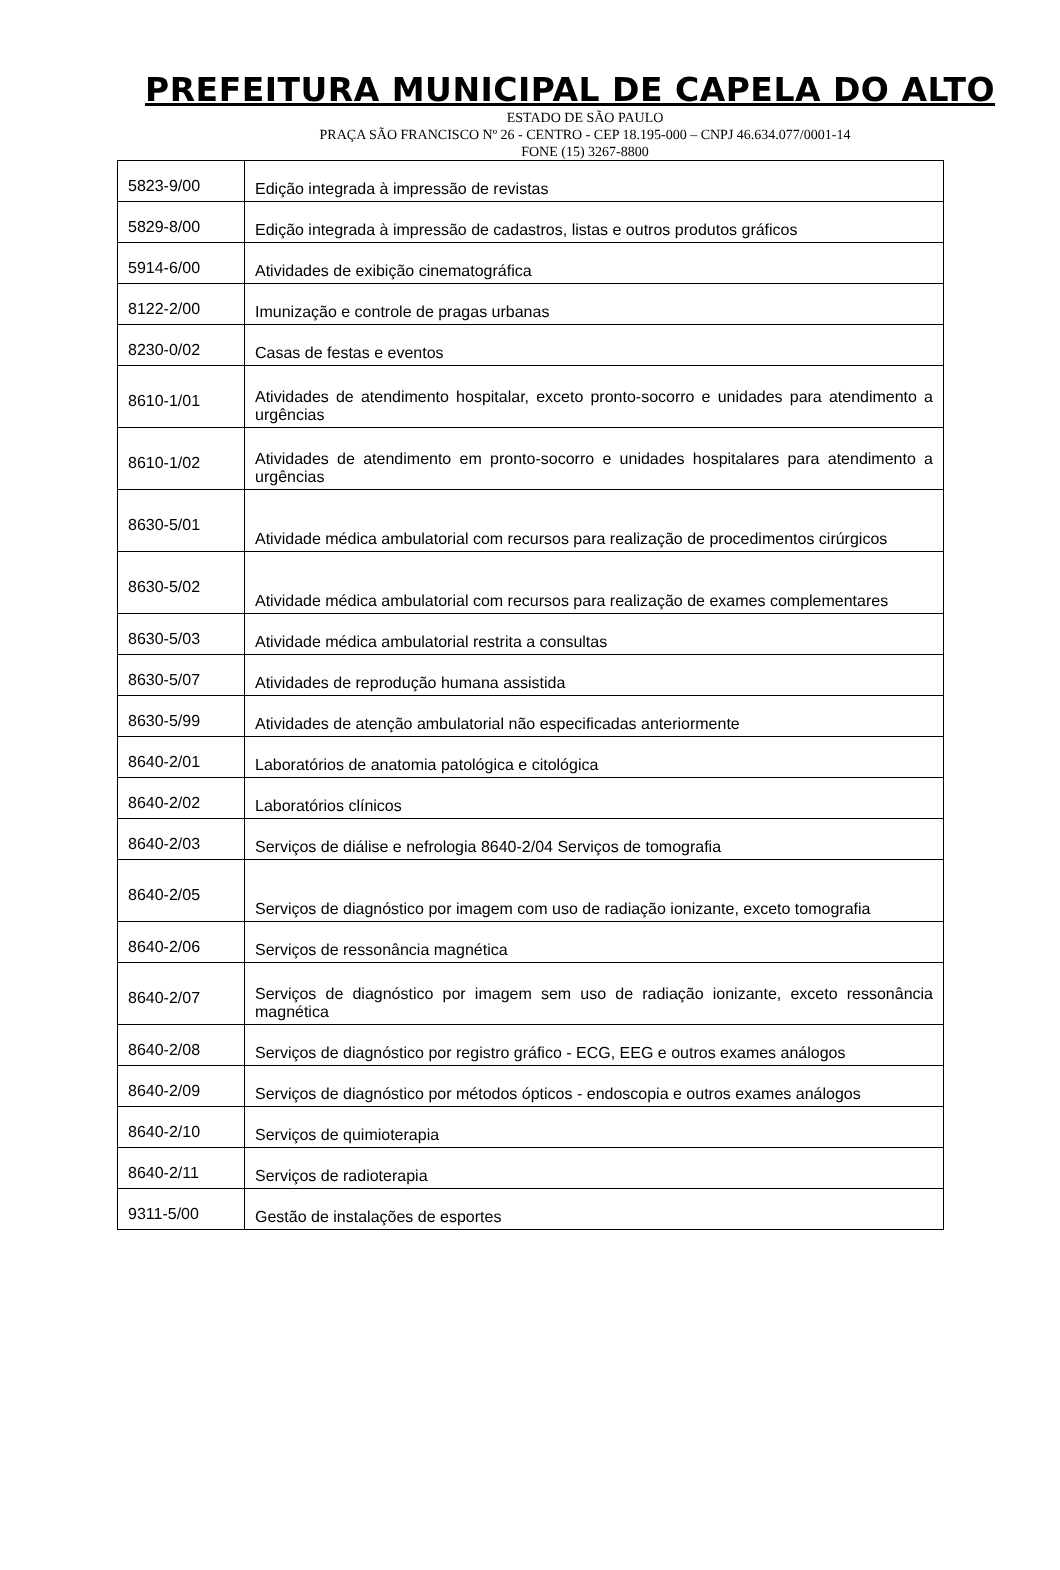PREFEITURA MUNICIPAL DE CAPELA DO ALTO
ESTADO DE SÃO PAULO
PRAÇA SÃO FRANCISCO Nº 26 - CENTRO - CEP 18.195-000 – CNPJ 46.634.077/0001-14
FONE (15) 3267-8800
| 5823-9/00 | Edição integrada à impressão de revistas |
| 5829-8/00 | Edição integrada à impressão de cadastros, listas e outros produtos gráficos |
| 5914-6/00 | Atividades de exibição cinematográfica |
| 8122-2/00 | Imunização e controle de pragas urbanas |
| 8230-0/02 | Casas de festas e eventos |
| 8610-1/01 | Atividades de atendimento hospitalar, exceto pronto-socorro e unidades para atendimento a urgências |
| 8610-1/02 | Atividades de atendimento em pronto-socorro e unidades hospitalares para atendimento a urgências |
| 8630-5/01 | Atividade médica ambulatorial com recursos para realização de procedimentos cirúrgicos |
| 8630-5/02 | Atividade médica ambulatorial com recursos para realização de exames complementares |
| 8630-5/03 | Atividade médica ambulatorial restrita a consultas |
| 8630-5/07 | Atividades de reprodução humana assistida |
| 8630-5/99 | Atividades de atenção ambulatorial não especificadas anteriormente |
| 8640-2/01 | Laboratórios de anatomia patológica e citológica |
| 8640-2/02 | Laboratórios clínicos |
| 8640-2/03 | Serviços de diálise e nefrologia 8640-2/04 Serviços de tomografia |
| 8640-2/05 | Serviços de diagnóstico por imagem com uso de radiação ionizante, exceto tomografia |
| 8640-2/06 | Serviços de ressonância magnética |
| 8640-2/07 | Serviços de diagnóstico por imagem sem uso de radiação ionizante, exceto ressonância magnética |
| 8640-2/08 | Serviços de diagnóstico por registro gráfico - ECG, EEG e outros exames análogos |
| 8640-2/09 | Serviços de diagnóstico por métodos ópticos - endoscopia e outros exames análogos |
| 8640-2/10 | Serviços de quimioterapia |
| 8640-2/11 | Serviços de radioterapia |
| 9311-5/00 | Gestão de instalações de esportes |